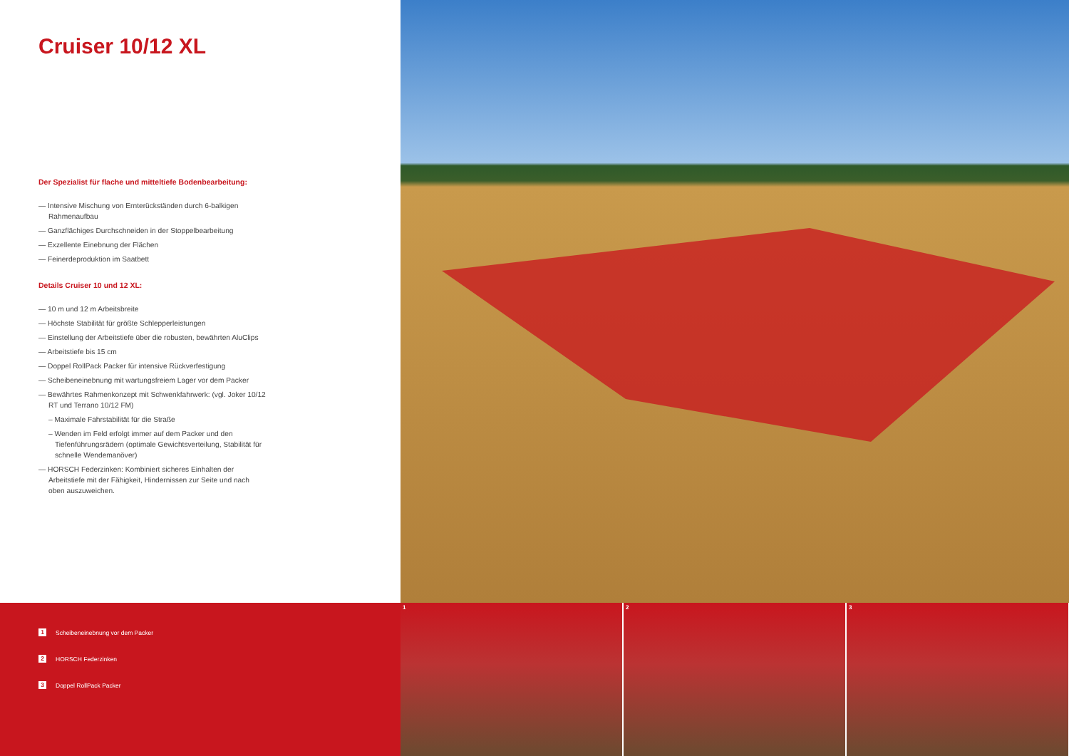Cruiser 10/12 XL
Der Spezialist für flache und mitteltiefe Bodenbearbeitung:
— Intensive Mischung von Ernterückständen durch 6-balkigen Rahmenaufbau
— Ganzflächiges Durchschneiden in der Stoppelbearbeitung
— Exzellente Einebnung der Flächen
— Feinerdeproduktion im Saatbett
Details Cruiser 10 und 12 XL:
— 10 m und 12 m Arbeitsbreite
— Höchste Stabilität für größte Schlepperleistungen
— Einstellung der Arbeitstiefe über die robusten, bewährten AluClips
— Arbeitstiefe bis 15 cm
— Doppel RollPack Packer für intensive Rückverfestigung
— Scheibeneinebnung mit wartungsfreiem Lager vor dem Packer
— Bewährtes Rahmenkonzept mit Schwenkfahrwerk: (vgl. Joker 10/12 RT und Terrano 10/12 FM)
– Maximale Fahrstabilität für die Straße
– Wenden im Feld erfolgt immer auf dem Packer und den Tiefenführungsrädern (optimale Gewichtsverteilung, Stabilität für schnelle Wendemanöver)
— HORSCH Federzinken: Kombiniert sicheres Einhalten der Arbeitstiefe mit der Fähigkeit, Hindernissen zur Seite und nach oben auszuweichen.
1 Scheibeneinebnung vor dem Packer
2 HORSCH Federzinken
3 Doppel RollPack Packer
1 2 3